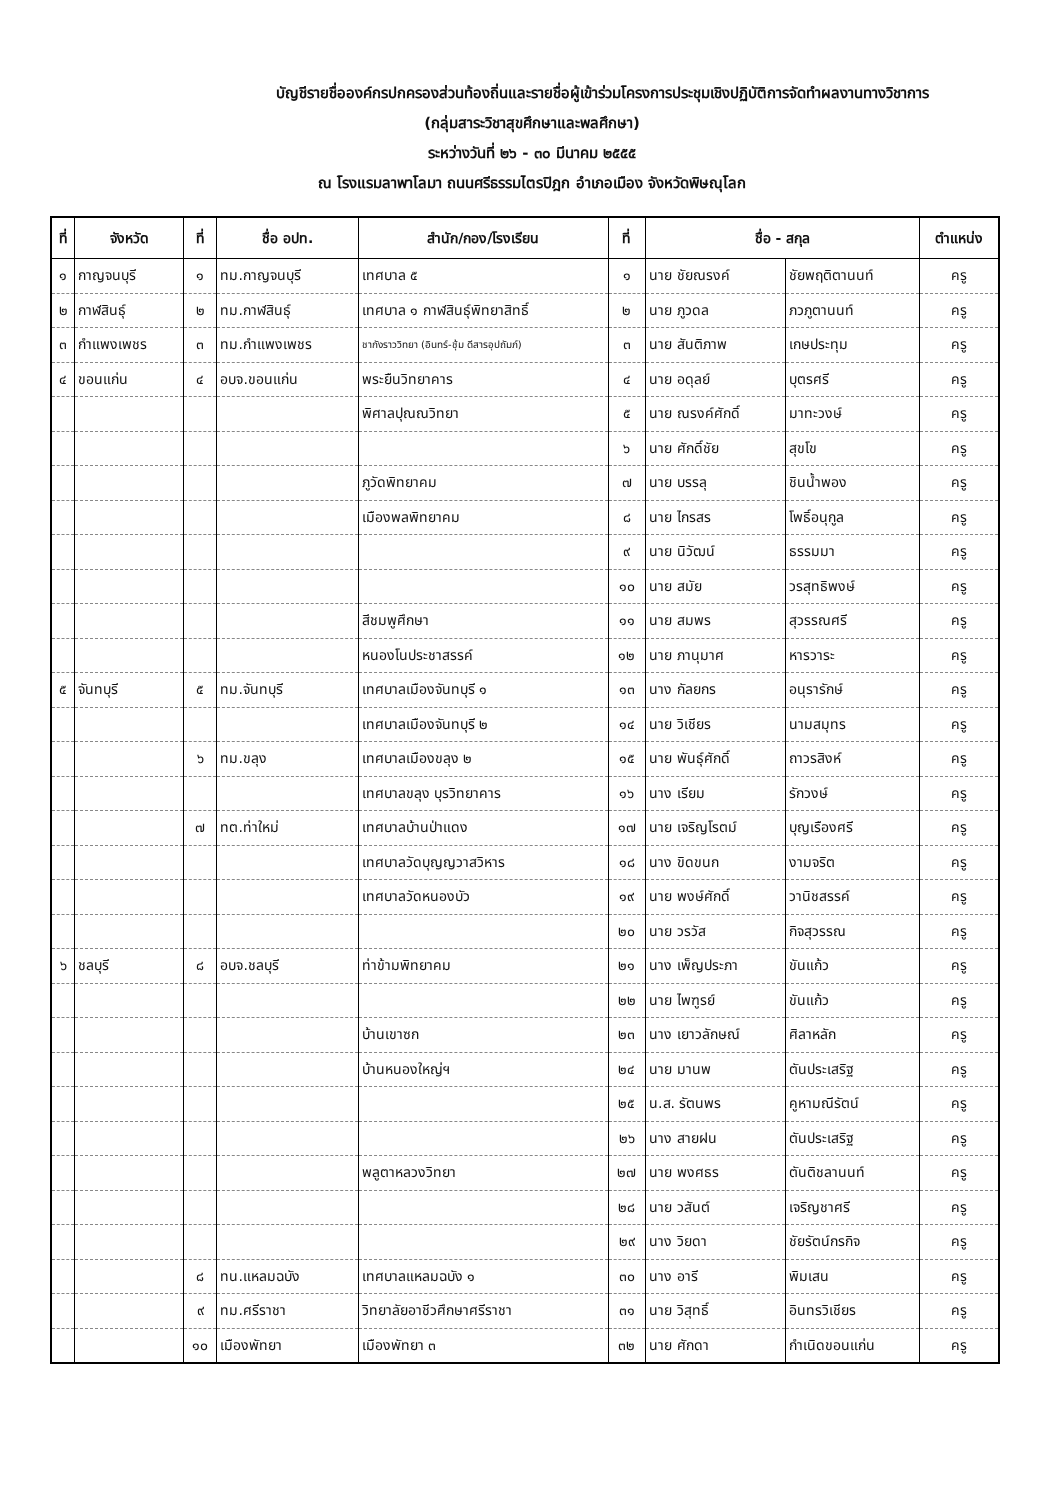บัญชีรายชื่อองค์กรปกครองส่วนท้องถิ่นและรายชื่อผู้เข้าร่วมโครงการประชุมเชิงปฏิบัติการจัดทำผลงานทางวิชาการ
(กลุ่มสาระวิชาสุขศึกษาและพลศึกษา)
ระหว่างวันที่ ๒๖ - ๓๐ มีนาคม ๒๕๕๕
ณ โรงแรมลาพาโลมา ถนนศรีธรรมไตรปิฎก อำเภอเมือง จังหวัดพิษณุโลก
| ที่ | จังหวัด | ที่ | ชื่อ อปท. | สำนัก/กอง/โรงเรียน | ที่ | ชื่อ - สกุล | | ตำแหน่ง |
| --- | --- | --- | --- | --- | --- | --- | --- | --- |
| ๑ | กาญจนบุรี | ๑ | ทม.กาญจนบุรี | เทศบาล ๕ | ๑ | นาย ชัยณรงค์ | ชัยพฤติตานนท์ | ครู |
| ๒ | กาฬสินธุ์ | ๒ | ทม.กาฬสินธุ์ | เทศบาล ๑ กาฬสินธุ์พิทยาสิทธิ์ | ๒ | นาย ภูวดล | ภวภูตานนท์ | ครู |
| ๓ | กำแพงเพชร | ๓ | ทม.กำแพงเพชร | ชากังราววิทยา (อินทร์-ชุ้ม ดีสารอุปถัมภ์) | ๓ | นาย สันติภาพ | เกษประทุม | ครู |
| ๔ | ขอนแก่น | ๔ | อบจ.ขอนแก่น | พระยืนวิทยาคาร | ๔ | นาย อดุลย์ | บุตรศรี | ครู |
| | | | | พิศาลปุณณวิทยา | ๕ | นาย ณรงค์ศักดิ์ | มาทะวงษ์ | ครู |
| | | | | | ๖ | นาย ศักดิ์ชัย | สุขโข | ครู |
| | | | | ภูวัดพิทยาคม | ๗ | นาย บรรลุ | ชินน้ำพอง | ครู |
| | | | | เมืองพลพิทยาคม | ๘ | นาย ไกรสร | โพธิ์อนุกูล | ครู |
| | | | | | ๙ | นาย นิวัฒน์ | ธรรมมา | ครู |
| | | | | | ๑๐ | นาย สมัย | วรสุทธิพงษ์ | ครู |
| | | | | สีชมพูศึกษา | ๑๑ | นาย สมพร | สุวรรณศรี | ครู |
| | | | | หนองโนประชาสรรค์ | ๑๒ | นาย ภานุมาศ | หารวาระ | ครู |
| ๕ | จันทบุรี | ๕ | ทม.จันทบุรี | เทศบาลเมืองจันทบุรี ๑ | ๑๓ | นาง กัลยกร | อนุรารักษ์ | ครู |
| | | | | เทศบาลเมืองจันทบุรี ๒ | ๑๔ | นาย วิเชียร | นามสมุทร | ครู |
| | | ๖ | ทม.ขลุง | เทศบาลเมืองขลุง ๒ | ๑๕ | นาย พันธุ์ศักดิ์ | ถาวรสิงห์ | ครู |
| | | | | เทศบาลขลุง บุรวิทยาคาร | ๑๖ | นาง เรียม | รักวงษ์ | ครู |
| | | ๗ | ทต.ท่าใหม่ | เทศบาลบ้านป่าแดง | ๑๗ | นาย เจริญโรตม์ | บุญเรืองศรี | ครู |
| | | | | เทศบาลวัดบุญญวาสวิหาร | ๑๘ | นาง ขิดขนก | งามจริต | ครู |
| | | | | เทศบาลวัดหนองบัว | ๑๙ | นาย พงษ์ศักดิ์ | วานิชสรรค์ | ครู |
| | | | | | ๒๐ | นาย วรวัส | กิจสุวรรณ | ครู |
| ๖ | ชลบุรี | ๘ | อบจ.ชลบุรี | ท่าข้ามพิทยาคม | ๒๑ | นาง เพ็ญประภา | ขันแก้ว | ครู |
| | | | | | ๒๒ | นาย ไพฑูรย์ | ขันแก้ว | ครู |
| | | | | บ้านเขาซก | ๒๓ | นาง เยาวลักษณ์ | ศิลาหลัก | ครู |
| | | | | บ้านหนองใหญ่ฯ | ๒๔ | นาย มานพ | ตันประเสริฐ | ครู |
| | | | | | ๒๕ | น.ส. รัตนพร | คูหามณีรัตน์ | ครู |
| | | | | | ๒๖ | นาง สายฝน | ตันประเสริฐ | ครู |
| | | | | พลูตาหลวงวิทยา | ๒๗ | นาย พงศธร | ตันติชลานนท์ | ครู |
| | | | | | ๒๘ | นาย วสันต์ | เจริญชาศรี | ครู |
| | | | | | ๒๙ | นาง วิยดา | ชัยรัตน์กรกิจ | ครู |
| | | ๘ | ทน.แหลมฉบัง | เทศบาลแหลมฉบัง ๑ | ๓๐ | นาง อารี | พิมเสน | ครู |
| | | ๙ | ทม.ศรีราชา | วิทยาลัยอาชีวศึกษาศรีราชา | ๓๑ | นาย วิสุทธิ์ | อินทรวิเชียร | ครู |
| | | ๑๐ | เมืองพัทยา | เมืองพัทยา ๓ | ๓๒ | นาย ศักดา | กำเนิดขอนแก่น | ครู |